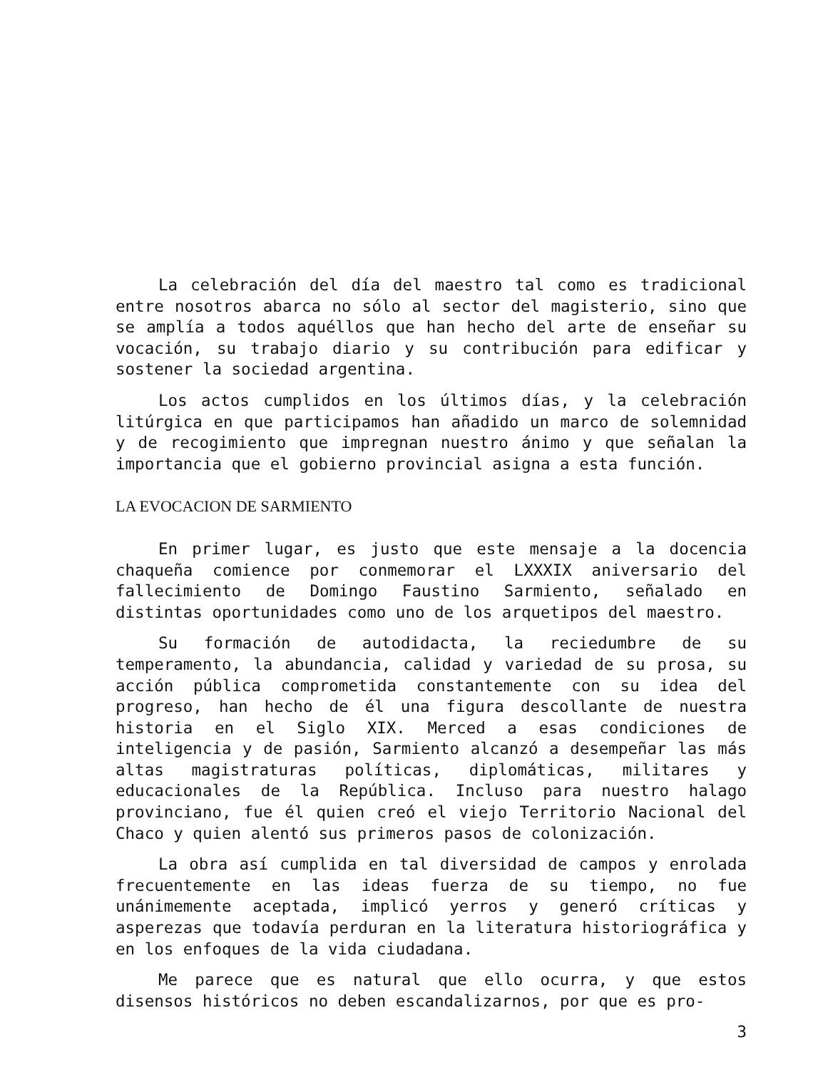La celebración del día del maestro tal como es tradicional entre nosotros abarca no sólo al sector del magisterio, sino que se amplía a todos aquéllos que han hecho del arte de enseñar su vocación, su trabajo diario y su contribución para edificar y sostener la sociedad argentina.
Los actos cumplidos en los últimos días, y la celebración litúrgica en que participamos han añadido un marco de solemnidad y de recogimiento que impregnan nuestro ánimo y que señalan la importancia que el gobierno provincial asigna a esta función.
LA EVOCACION DE SARMIENTO
En primer lugar, es justo que este mensaje a la docencia chaqueña comience por conmemorar el LXXXIX aniversario del fallecimiento de Domingo Faustino Sarmiento, señalado en distintas oportunidades como uno de los arquetipos del maestro.
Su formación de autodidacta, la reciedumbre de su temperamento, la abundancia, calidad y variedad de su prosa, su acción pública comprometida constantemente con su idea del progreso, han hecho de él una figura descollante de nuestra historia en el Siglo XIX. Merced a esas condiciones de inteligencia y de pasión, Sarmiento alcanzó a desempeñar las más altas magistraturas políticas, diplomáticas, militares y educacionales de la República. Incluso para nuestro halago provinciano, fue él quien creó el viejo Territorio Nacional del Chaco y quien alentó sus primeros pasos de colonización.
La obra así cumplida en tal diversidad de campos y enrolada frecuentemente en las ideas fuerza de su tiempo, no fue unánimemente aceptada, implicó yerros y generó críticas y asperezas que todavía perduran en la literatura historiográfica y en los enfoques de la vida ciudadana.
Me parece que es natural que ello ocurra, y que estos disensos históricos no deben escandalizarnos, por que es pro-
3